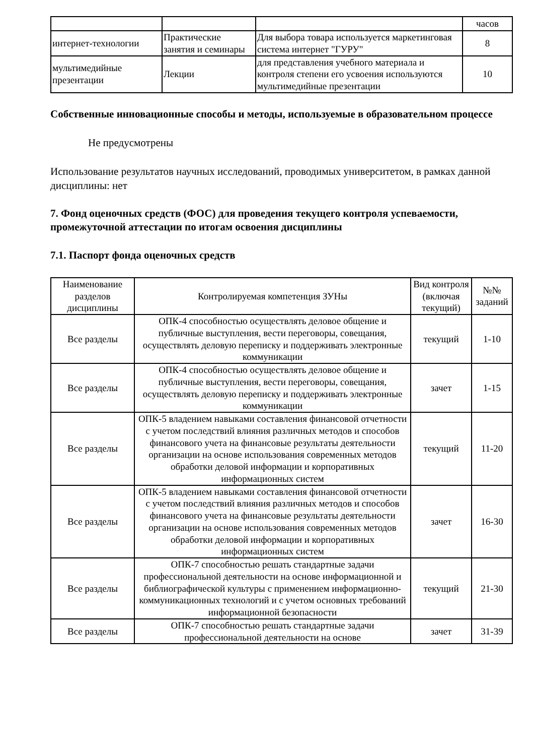| | | | часов |
| интернет-технологии | Практические занятия и семинары | Для выбора товара используется маркетинговая система интернет "ГУРУ" | 8 |
| мультимедийные презентации | Лекции | для представления учебного материала и контроля степени его усвоения используются мультимедийные презентации | 10 |
Собственные инновационные способы и методы, используемые в образовательном процессе
Не предусмотрены
Использование результатов научных исследований, проводимых университетом, в рамках данной дисциплины: нет
7. Фонд оценочных средств (ФОС) для проведения текущего контроля успеваемости, промежуточной аттестации по итогам освоения дисциплины
7.1. Паспорт фонда оценочных средств
| Наименование разделов дисциплины | Контролируемая компетенция ЗУНы | Вид контроля (включая текущий) | №№ заданий |
| --- | --- | --- | --- |
| Все разделы | ОПК-4 способностью осуществлять деловое общение и публичные выступления, вести переговоры, совещания, осуществлять деловую переписку и поддерживать электронные коммуникации | текущий | 1-10 |
| Все разделы | ОПК-4 способностью осуществлять деловое общение и публичные выступления, вести переговоры, совещания, осуществлять деловую переписку и поддерживать электронные коммуникации | зачет | 1-15 |
| Все разделы | ОПК-5 владением навыками составления финансовой отчетности с учетом последствий влияния различных методов и способов финансового учета на финансовые результаты деятельности организации на основе использования современных методов обработки деловой информации и корпоративных информационных систем | текущий | 11-20 |
| Все разделы | ОПК-5 владением навыками составления финансовой отчетности с учетом последствий влияния различных методов и способов финансового учета на финансовые результаты деятельности организации на основе использования современных методов обработки деловой информации и корпоративных информационных систем | зачет | 16-30 |
| Все разделы | ОПК-7 способностью решать стандартные задачи профессиональной деятельности на основе информационной и библиографической культуры с применением информационно-коммуникационных технологий и с учетом основных требований информационной безопасности | текущий | 21-30 |
| Все разделы | ОПК-7 способностью решать стандартные задачи профессиональной деятельности на основе | зачет | 31-39 |